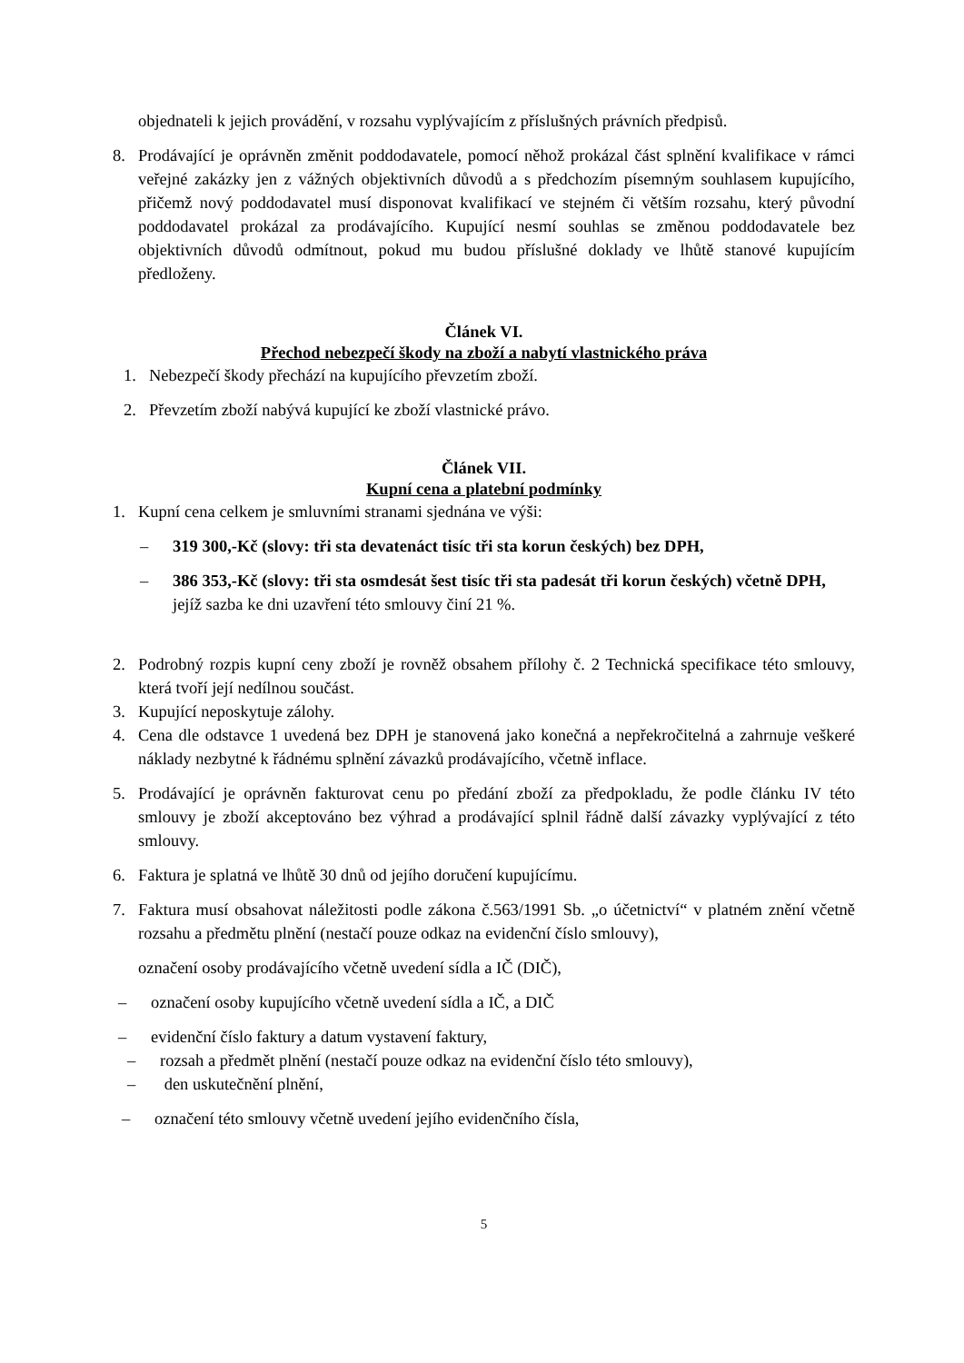objednateli k jejich provádění, v rozsahu vyplývajícím z příslušných právních předpisů.
8. Prodávající je oprávněn změnit poddodavatele, pomocí něhož prokázal část splnění kvalifikace v rámci veřejné zakázky jen z vážných objektivních důvodů a s předchozím písemným souhlasem kupujícího, přičemž nový poddodavatel musí disponovat kvalifikací ve stejném či větším rozsahu, který původní poddodavatel prokázal za prodávajícího. Kupující nesmí souhlas se změnou poddodavatele bez objektivních důvodů odmítnout, pokud mu budou příslušné doklady ve lhůtě stanové kupujícím předloženy.
Článek VI.
Přechod nebezpečí škody na zboží a nabytí vlastnického práva
1. Nebezpečí škody přechází na kupujícího převzetím zboží.
2. Převzetím zboží nabývá kupující ke zboží vlastnické právo.
Článek VII.
Kupní cena a platební podmínky
1. Kupní cena celkem je smluvními stranami sjednána ve výši:
– 319 300,-Kč (slovy: tři sta devatenáct tisíc tři sta korun českých) bez DPH,
– 386 353,-Kč (slovy: tři sta osmdesát šest tisíc tři sta padesát tři korun českých) včetně DPH, jejíž sazba ke dni uzavření této smlouvy činí 21 %.
2. Podrobný rozpis kupní ceny zboží je rovněž obsahem přílohy č. 2 Technická specifikace této smlouvy, která tvoří její nedílnou součást.
3. Kupující neposkytuje zálohy.
4. Cena dle odstavce 1 uvedená bez DPH je stanovená jako konečná a nepřekročitelná a zahrnuje veškeré náklady nezbytné k řádnému splnění závazků prodávajícího, včetně inflace.
5. Prodávající je oprávněn fakturovat cenu po předání zboží za předpokladu, že podle článku IV této smlouvy je zboží akceptováno bez výhrad a prodávající splnil řádně další závazky vyplývající z této smlouvy.
6. Faktura je splatná ve lhůtě 30 dnů od jejího doručení kupujícímu.
7. Faktura musí obsahovat náležitosti podle zákona č.563/1991 Sb. „o účetnictví“ v platném znění včetně rozsahu a předmětu plnění (nestačí pouze odkaz na evidenční číslo smlouvy),
označení osoby prodávajícího včetně uvedení sídla a IČ (DIČ),
– označení osoby kupujícího včetně uvedení sídla a IČ, a DIČ
– evidenční číslo faktury a datum vystavení faktury,
– rozsah a předmět plnění (nestačí pouze odkaz na evidenční číslo této smlouvy),
– den uskutečnění plnění,
– označení této smlouvy včetně uvedení jejího evidenčního čísla,
5